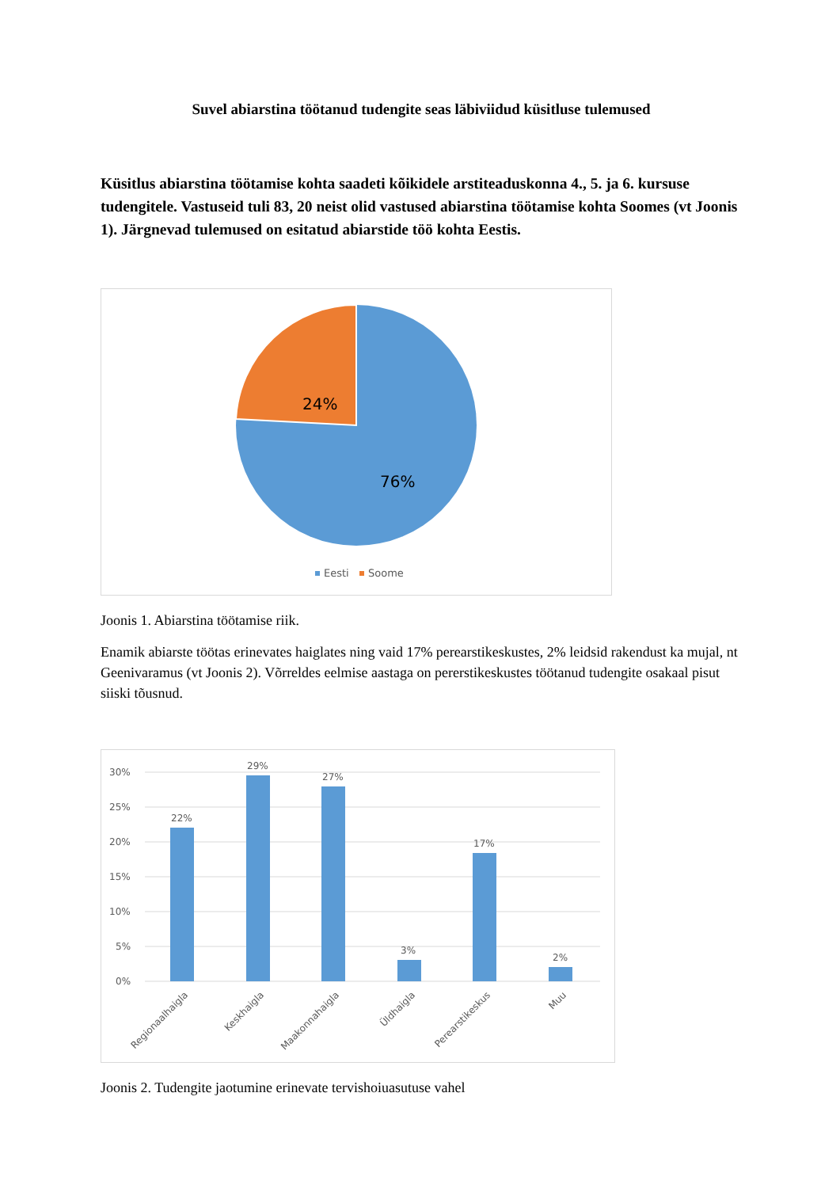Suvel abiarstina töötanud tudengite seas läbiviidud küsitluse tulemused
Küsitlus abiarstina töötamise kohta saadeti kõikidele arstiteaduskonna 4., 5. ja 6. kursuse tudengitele. Vastuseid tuli 83, 20 neist olid vastused abiarstina töötamise kohta Soomes (vt Joonis 1). Järgnevad tulemused on esitatud abiarstide töö kohta Eestis.
24%
76%
Eesti
Soome
Joonis 1. Abiarstina töötamise riik.
Enamik abiarste töötas erinevates haiglates ning vaid 17% perearstikeskustes, 2% leidsid rakendust ka mujal, nt Geenivaramus (vt Joonis 2). Võrreldes eelmise aastaga on pererstikeskustes töötanud tudengite osakaal pisut siiski tõusnud.
30%
25%
20%
15%
10%
5%
0%
22%
29%
27%
3%
17%
2%
Regionaalhaigla
Keskhaigla
Maakonnahaigla
Üldhaigla
Perearstikeskus
Muu
Joonis 2. Tudengite jaotumine erinevate tervishoiuasutuse vahel